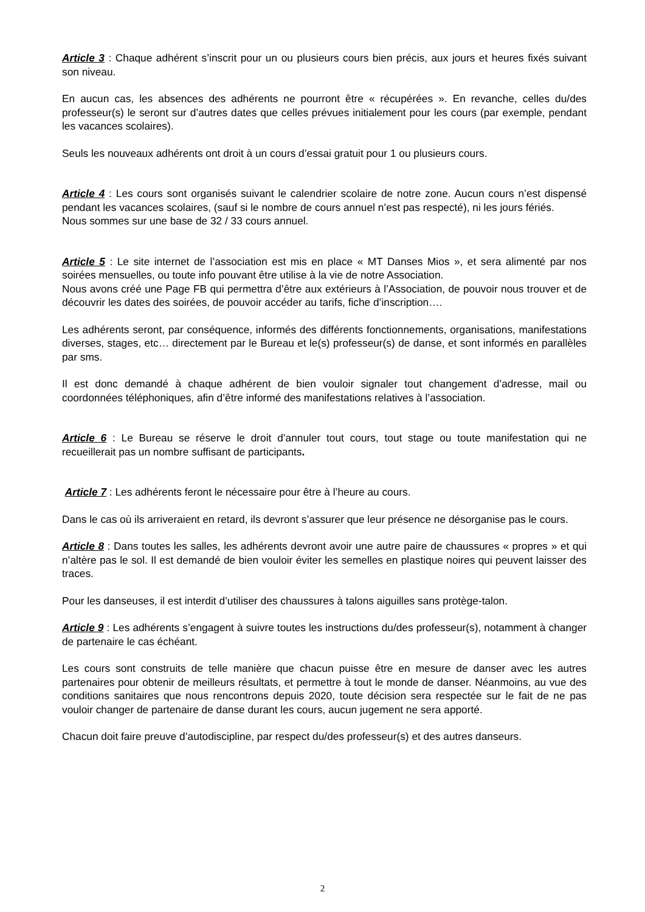Article 3 : Chaque adhérent s’inscrit pour un ou plusieurs cours bien précis, aux jours et heures fixés suivant son niveau.
En aucun cas, les absences des adhérents ne pourront être « récupérées ». En revanche, celles du/des professeur(s) le seront sur d’autres dates que celles prévues initialement pour les cours (par exemple, pendant les vacances scolaires).
Seuls les nouveaux adhérents ont droit à un cours d’essai gratuit pour 1 ou plusieurs cours.
Article 4 : Les cours sont organisés suivant le calendrier scolaire de notre zone. Aucun cours n’est dispensé pendant les vacances scolaires, (sauf si le nombre de cours annuel n’est pas respecté), ni les jours fériés.
Nous sommes sur une base de 32 / 33 cours annuel.
Article 5 : Le site internet de l’association est mis en place « MT Danses Mios », et sera alimenté par nos soirées mensuelles, ou toute info pouvant être utilise à la vie de notre Association.
Nous avons créé une Page FB qui permettra d’être aux extérieurs à l’Association, de pouvoir nous trouver et de découvrir les dates des soirées, de pouvoir accéder au tarifs, fiche d’inscription….
Les adhérents seront, par conséquence, informés des différents fonctionnements, organisations, manifestations diverses, stages, etc… directement par le Bureau et le(s) professeur(s) de danse, et sont informés en parallèles par sms.
Il est donc demandé à chaque adhérent de bien vouloir signaler tout changement d’adresse, mail ou coordonnées téléphoniques, afin d’être informé des manifestations relatives à l’association.
Article 6 : Le Bureau se réserve le droit d’annuler tout cours, tout stage ou toute manifestation qui ne recueillerait pas un nombre suffisant de participants.
Article 7 : Les adhérents feront le nécessaire pour être à l’heure au cours.
Dans le cas où ils arriveraient en retard, ils devront s’assurer que leur présence ne désorganise pas le cours.
Article 8 : Dans toutes les salles, les adhérents devront avoir une autre paire de chaussures « propres » et qui n’altère pas le sol. Il est demandé de bien vouloir éviter les semelles en plastique noires qui peuvent laisser des traces.
Pour les danseuses, il est interdit d’utiliser des chaussures à talons aiguilles sans protège-talon.
Article 9 : Les adhérents s’engagent à suivre toutes les instructions du/des professeur(s), notamment à changer de partenaire le cas échéant.
Les cours sont construits de telle manière que chacun puisse être en mesure de danser avec les autres partenaires pour obtenir de meilleurs résultats, et permettre à tout le monde de danser. Néanmoins, au vue des conditions sanitaires que nous rencontrons depuis 2020, toute décision sera respectée sur le fait de ne pas vouloir changer de partenaire de danse durant les cours, aucun jugement ne sera apporté.
Chacun doit faire preuve d’autodiscipline, par respect du/des professeur(s) et des autres danseurs.
2